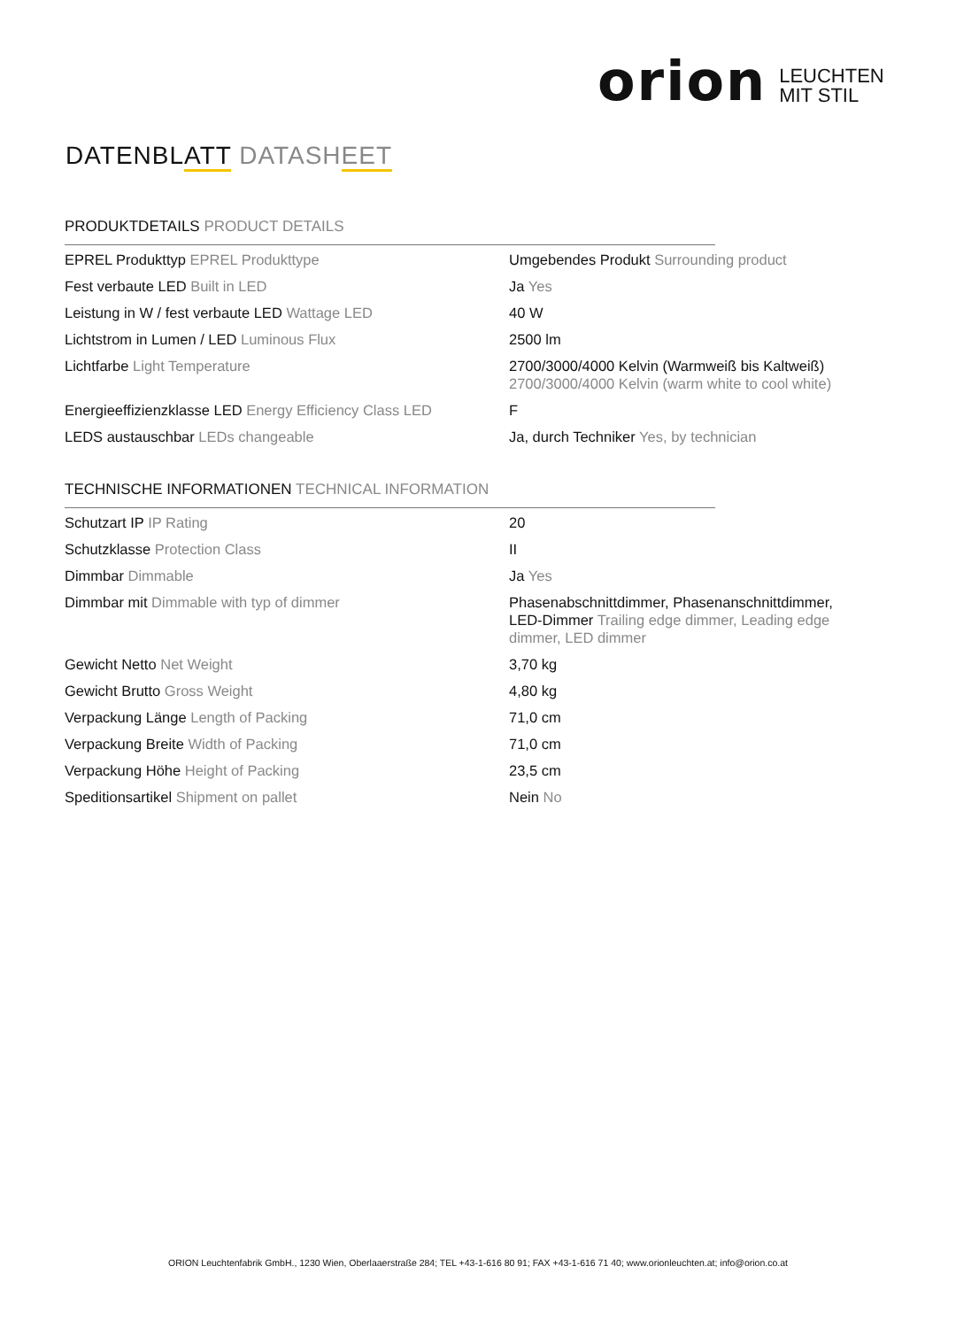orion LEUCHTEN
MIT STIL
DATENBLATT DATASHEET
PRODUKTDETAILS PRODUCT DETAILS
| EPREL Produkttyp EPREL Produkttype | Umgebendes Produkt Surrounding product |
| Fest verbaute LED Built in LED | Ja Yes |
| Leistung in W / fest verbaute LED Wattage LED | 40 W |
| Lichtstrom in Lumen / LED Luminous Flux | 2500 lm |
| Lichtfarbe Light Temperature | 2700/3000/4000 Kelvin (Warmweiß bis Kaltweiß) 2700/3000/4000 Kelvin (warm white to cool white) |
| Energieeffizienzklasse LED Energy Efficiency Class LED | F |
| LEDS austauschbar LEDs changeable | Ja, durch Techniker Yes, by technician |
TECHNISCHE INFORMATIONEN TECHNICAL INFORMATION
| Schutzart IP IP Rating | 20 |
| Schutzklasse Protection Class | II |
| Dimmbar Dimmable | Ja Yes |
| Dimmbar mit Dimmable with typ of dimmer | Phasenabschnittdimmer, Phasenanschnittdimmer, LED-Dimmer Trailing edge dimmer, Leading edge dimmer, LED dimmer |
| Gewicht Netto Net Weight | 3,70 kg |
| Gewicht Brutto Gross Weight | 4,80 kg |
| Verpackung Länge Length of Packing | 71,0 cm |
| Verpackung Breite Width of Packing | 71,0 cm |
| Verpackung Höhe Height of Packing | 23,5 cm |
| Speditionsartikel Shipment on pallet | Nein No |
ORION Leuchtenfabrik GmbH., 1230 Wien, Oberlaaerstraße 284; TEL +43-1-616 80 91; FAX +43-1-616 71 40; www.orionleuchten.at; info@orion.co.at